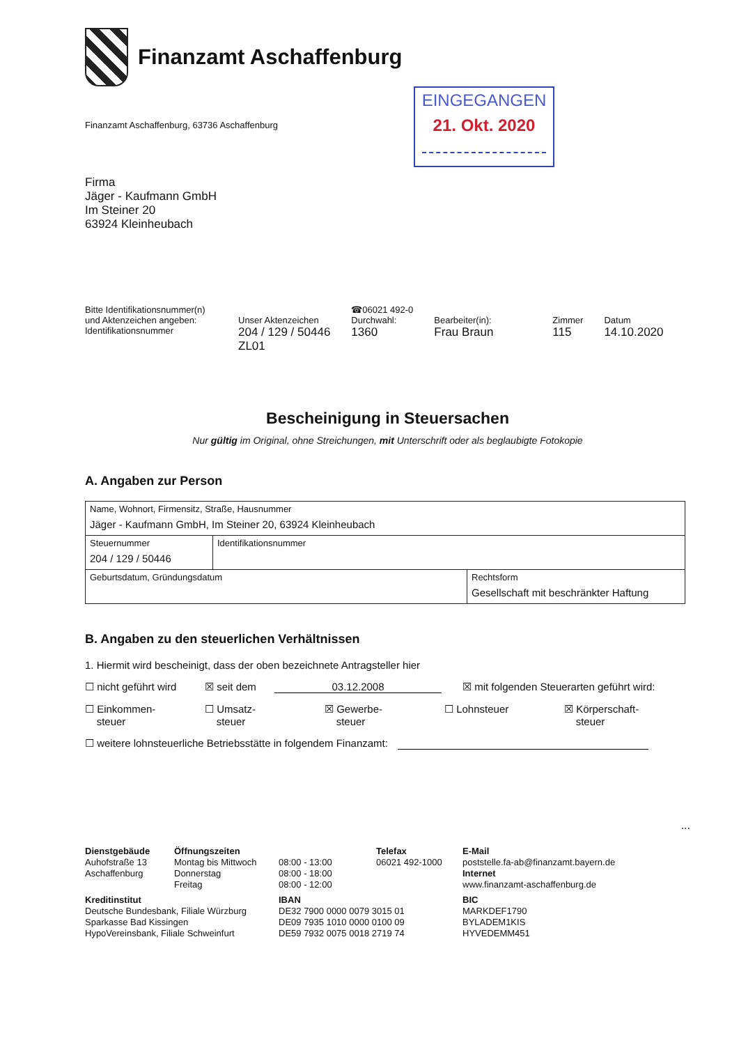Finanzamt Aschaffenburg
Finanzamt Aschaffenburg, 63736 Aschaffenburg
EINGEGANGEN
21. Okt. 2020
Firma
Jäger - Kaufmann GmbH
Im Steiner 20
63924 Kleinheubach
Bitte Identifikationsnummer(n) und Aktenzeichen angeben:
Identifikationsnummer
Unser Aktenzeichen
204 / 129 / 50446
ZL01
☎06021 492-0
Durchwahl:
1360
Bearbeiter(in):
Frau Braun
Zimmer
115
Datum
14.10.2020
Bescheinigung in Steuersachen
Nur gültig im Original, ohne Streichungen, mit Unterschrift oder als beglaubigte Fotokopie
A. Angaben zur Person
| Name, Wohnort, Firmensitz, Straße, Hausnummer Jäger - Kaufmann GmbH, Im Steiner 20, 63924 Kleinheubach | | |
| Steuernummer 204 / 129 / 50446 | Identifikationsnummer | |
| Geburtsdatum, Gründungsdatum | | Rechtsform Gesellschaft mit beschränkter Haftung |
B. Angaben zu den steuerlichen Verhältnissen
1. Hiermit wird bescheinigt, dass der oben bezeichnete Antragsteller hier
☐ nicht geführt wird ☒ seit dem 03.12.2008 ☒ mit folgenden Steuerarten geführt wird:
☐ Einkommen-
steuer ☐ Umsatz-
steuer ☒ Gewerbe-
steuer ☐ Lohnsteuer ☒ Körperschaft-
steuer
☐ weitere lohnsteuerliche Betriebsstätte in folgendem Finanzamt:
...
Dienstgebäude
Auhofstraße 13
Aschaffenburg
Öffnungszeiten
Montag bis Mittwoch
Donnerstag
Freitag
08:00 - 13:00
08:00 - 18:00
08:00 - 12:00
Telefax
06021 492-1000
E-Mail
poststelle.fa-ab@finanzamt.bayern.de
Internet
www.finanzamt-aschaffenburg.de
Kreditinstitut
Deutsche Bundesbank, Filiale Würzburg
Sparkasse Bad Kissingen
HypoVereinsbank, Filiale Schweinfurt
IBAN
DE32 7900 0000 0079 3015 01
DE09 7935 1010 0000 0100 09
DE59 7932 0075 0018 2719 74
BIC
MARKDEF1790
BYLADEM1KIS
HYVEDEMM451